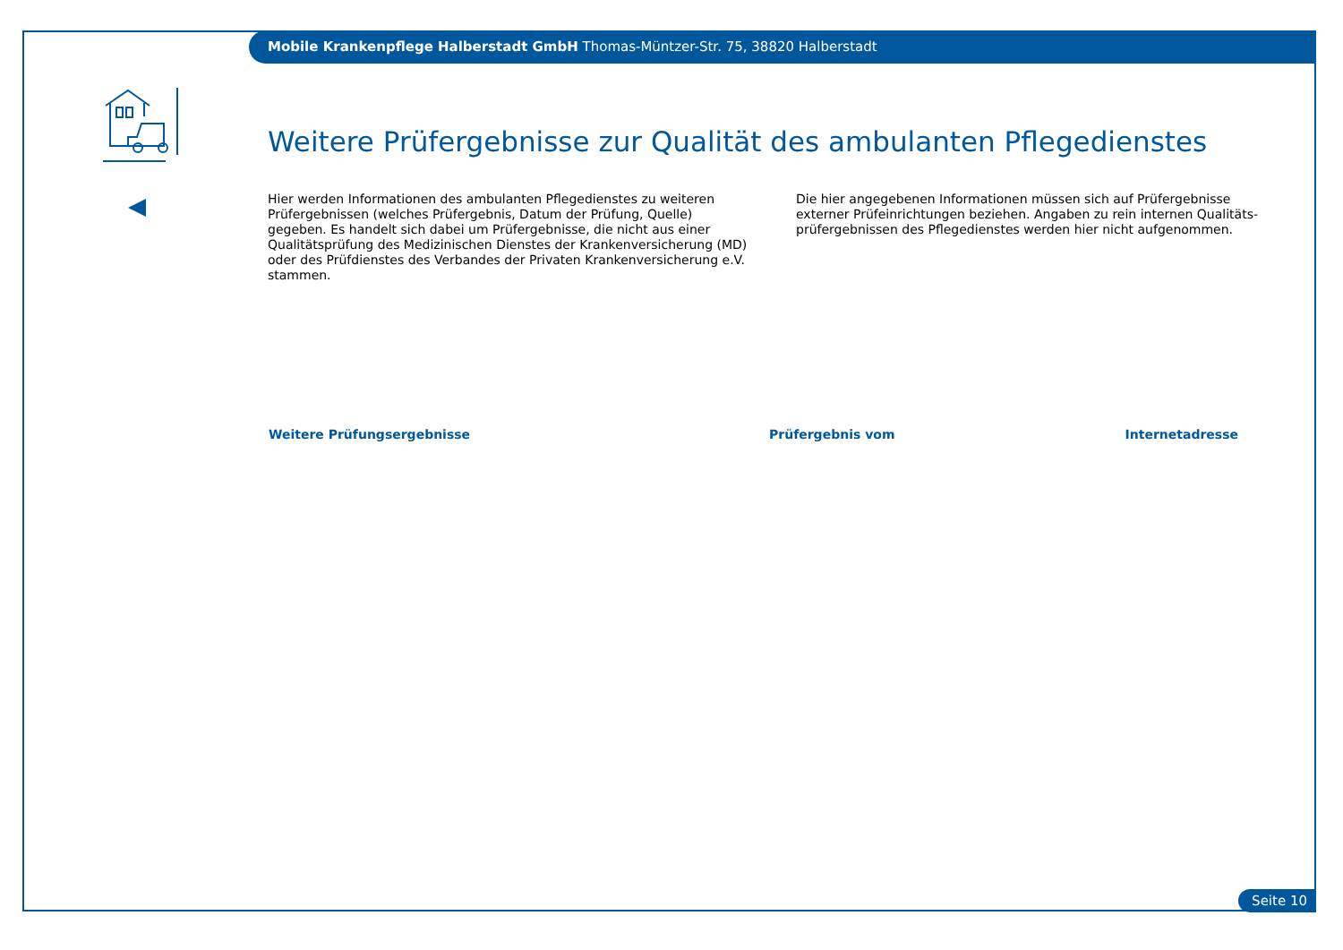Mobile Krankenpflege Halberstadt GmbH Thomas-Müntzer-Str. 75, 38820 Halberstadt
Weitere Prüfergebnisse zur Qualität des ambulanten Pflegedienstes
Hier werden Informationen des ambulanten Pflegedienstes zu weiteren Prüfergebnissen (welches Prüfergebnis, Datum der Prüfung, Quelle) gegeben. Es handelt sich dabei um Prüfergebnisse, die nicht aus einer Qualitätsprüfung des Medizinischen Dienstes der Krankenversicherung (MD) oder des Prüfdienstes des Verbandes der Privaten Krankenversicherung e.V. stammen.
Die hier angegebenen Informationen müssen sich auf Prüfergebnisse externer Prüfeinrichtungen beziehen. Angaben zu rein internen Qualitäts-prüfergebnissen des Pflegedienstes werden hier nicht aufgenommen.
| Weitere Prüfungsergebnisse | Prüfergebnis vom | Internetadresse |
| --- | --- | --- |
Seite 10